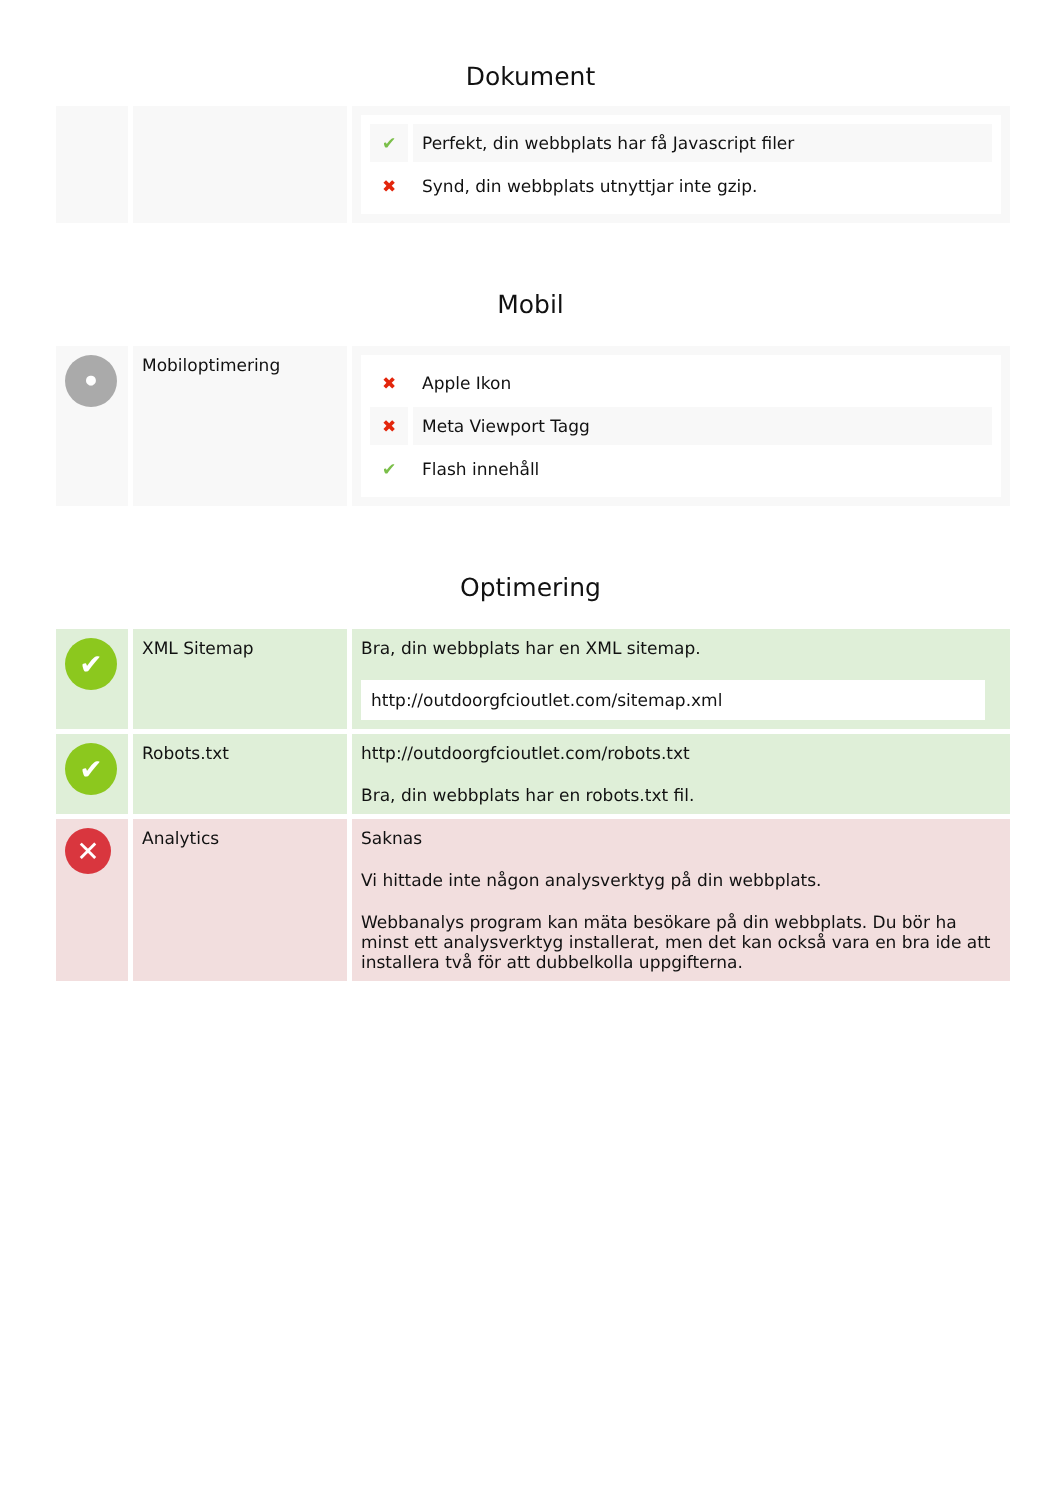Dokument
| | | / ✔ / Perfekt, din webbplats har få Javascript filer / / ✖ / Synd, din webbplats utnyttjar inte gzip. / |
Mobil
| • | Mobiloptimering | / ✖ / Apple Ikon / / ✖ / Meta Viewport Tagg / / ✔ / Flash innehåll / |
Optimering
| ✔ | XML Sitemap | Bra, din webbplats har en XML sitemap. http://outdoorgfcioutlet.com/sitemap.xml |
| ✔ | Robots.txt | http://outdoorgfcioutlet.com/robots.txt Bra, din webbplats har en robots.txt fil. |
| ✕ | Analytics | Saknas Vi hittade inte någon analysverktyg på din webbplats. Webbanalys program kan mäta besökare på din webbplats. Du bör ha minst ett analysverktyg installerat, men det kan också vara en bra ide att installera två för att dubbelkolla uppgifterna. |